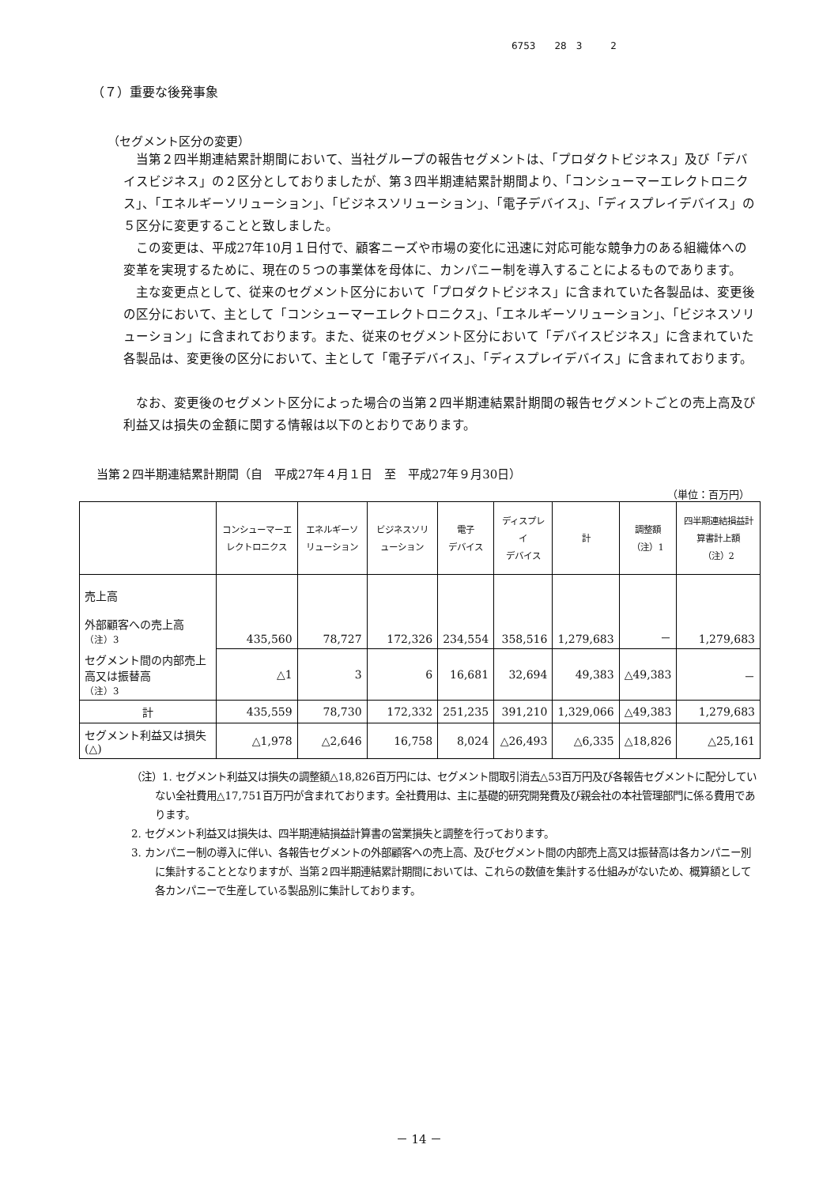6753　　28　3　　　2
（７）重要な後発事象
（セグメント区分の変更）
当第２四半期連結累計期間において、当社グループの報告セグメントは、「プロダクトビジネス」及び「デバイスビジネス」の２区分としておりましたが、第３四半期連結累計期間より、「コンシューマーエレクトロニクス」、「エネルギーソリューション」、「ビジネスソリューション」、「電子デバイス」、「ディスプレイデバイス」の５区分に変更することと致しました。
この変更は、平成27年10月１日付で、顧客ニーズや市場の変化に迅速に対応可能な競争力のある組織体への変革を実現するために、現在の５つの事業体を母体に、カンパニー制を導入することによるものであります。
主な変更点として、従来のセグメント区分において「プロダクトビジネス」に含まれていた各製品は、変更後の区分において、主として「コンシューマーエレクトロニクス」、「エネルギーソリューション」、「ビジネスソリューション」に含まれております。また、従来のセグメント区分において「デバイスビジネス」に含まれていた各製品は、変更後の区分において、主として「電子デバイス」、「ディスプレイデバイス」に含まれております。
なお、変更後のセグメント区分によった場合の当第２四半期連結累計期間の報告セグメントごとの売上高及び利益又は損失の金額に関する情報は以下のとおりであります。
当第２四半期連結累計期間（自　平成27年４月１日　至　平成27年９月30日）
（単位：百万円）
| | コンシューマーエレクトロニクス | エネルギーソリューション | ビジネスソリューション | 電子 デバイス | ディスプレイ デバイス | 計 | 調整額 （注）1 | 四半期連結損益計算書計上額 （注）2 |
| --- | --- | --- | --- | --- | --- | --- | --- | --- |
| 売上高 外部顧客への売上高 （注）3 | 435,560 | 78,727 | 172,326 | 234,554 | 358,516 | 1,279,683 | － | 1,279,683 |
| セグメント間の内部売上高又は振替高 （注）3 | △1 | 3 | 6 | 16,681 | 32,694 | 49,383 | △49,383 | － |
| 計 | 435,559 | 78,730 | 172,332 | 251,235 | 391,210 | 1,329,066 | △49,383 | 1,279,683 |
| セグメント利益又は損失(△) | △1,978 | △2,646 | 16,758 | 8,024 | △26,493 | △6,335 | △18,826 | △25,161 |
（注）1. セグメント利益又は損失の調整額△18,826百万円には、セグメント間取引消去△53百万円及び各報告セグメントに配分していない全社費用△17,751百万円が含まれております。全社費用は、主に基礎的研究開発費及び親会社の本社管理部門に係る費用であります。
2. セグメント利益又は損失は、四半期連結損益計算書の営業損失と調整を行っております。
3. カンパニー制の導入に伴い、各報告セグメントの外部顧客への売上高、及びセグメント間の内部売上高又は振替高は各カンパニー別に集計することとなりますが、当第２四半期連結累計期間においては、これらの数値を集計する仕組みがないため、概算額として各カンパニーで生産している製品別に集計しております。
－ 14 －